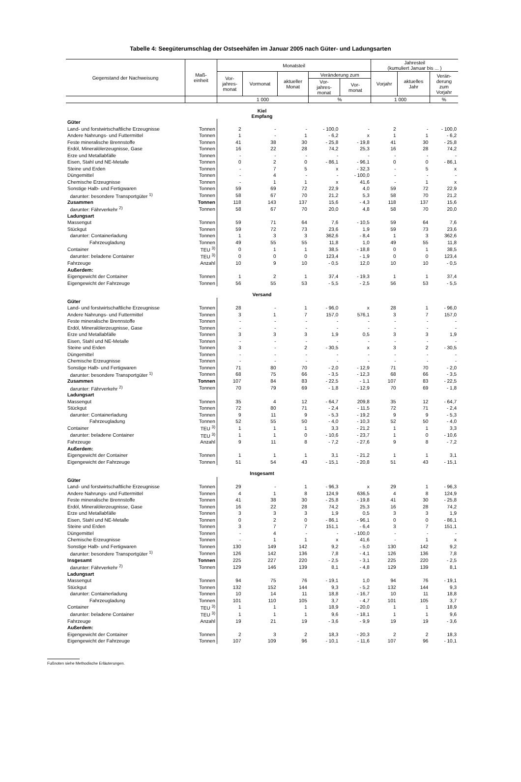Tabelle 4: Seegüterumschlag der Ostseehäfen im Januar 2005 nach Güter- und Ladungsarten
| Gegenstand der Nachweisung | Maß- einheit | Monatsteil | | | | | Jahresteil (kumuliert Januar bis ... ) | | |
| --- | --- | --- | --- | --- | --- | --- | --- | --- | --- |
| | | Vor- jahres- monat | Vormonat | aktueller Monat | Veränderung zum | | Vorjahr | aktuelles Jahr | Verän- derung zum Vorjahr |
| | | | | | Vor- jahres- monat | Vor- monat | | | |
| | | 1 000 | | | % | | 1 000 | | % |
| Kiel Empfang | | | | | | | | | |
| Güter | | | | | | | | | |
| Land- und forstwirtschaftliche Erzeugnisse | Tonnen | 2 | - | - | - 100,0 | - | 2 | - | - 100,0 |
| Andere Nahrungs- und Futtermittel | Tonnen | 1 | - | 1 | - 6,2 | x | 1 | 1 | - 6,2 |
| Feste mineralische Brennstoffe | Tonnen | 41 | 38 | 30 | - 25,8 | - 19,8 | 41 | 30 | - 25,8 |
| Erdöl, Mineralölerzeugnisse, Gase | Tonnen | 16 | 22 | 28 | 74,2 | 25,3 | 16 | 28 | 74,2 |
| Erze und Metallabfälle | Tonnen | - | - | - | - | - | - | - | - |
| Eisen, Stahl und NE-Metalle | Tonnen | 0 | 2 | 0 | - 86,1 | - 96,1 | 0 | 0 | - 86,1 |
| Steine und Erden | Tonnen | - | 7 | 5 | x | - 32,3 | - | 5 | x |
| Düngemittel | Tonnen | - | 4 | - | - | - 100,0 | - | - | - |
| Chemische Erzeugnisse | Tonnen | - | 1 | 1 | x | 41,6 | - | 1 | x |
| Sonstige Halb- und Fertigwaren | Tonnen | 59 | 69 | 72 | 22,9 | 4,0 | 59 | 72 | 22,9 |
| darunter: besondere Transportgüter <sup>1)</sup> | Tonnen | 58 | 67 | 70 | 21,2 | 5,3 | 58 | 70 | 21,2 |
| Zusammen | Tonnen | 118 | 143 | 137 | 15,6 | - 4,3 | 118 | 137 | 15,6 |
| darunter: Fährverkehr <sup>2)</sup> | Tonnen | 58 | 67 | 70 | 20,0 | 4,8 | 58 | 70 | 20,0 |
| Ladungsart | | | | | | | | | |
| Massengut | Tonnen | 59 | 71 | 64 | 7,6 | - 10,5 | 59 | 64 | 7,6 |
| Stückgut | Tonnen | 59 | 72 | 73 | 23,6 | 1,9 | 59 | 73 | 23,6 |
| darunter: Containerladung | Tonnen | 1 | 3 | 3 | 362,6 | - 8,4 | 1 | 3 | 362,6 |
| Fahrzeugladung | Tonnen | 49 | 55 | 55 | 11,8 | 1,0 | 49 | 55 | 11,8 |
| Container | TEU <sup>3)</sup> | 0 | 1 | 1 | 38,5 | - 18,8 | 0 | 1 | 38,5 |
| darunter: beladene Container | TEU <sup>3)</sup> | 0 | 0 | 0 | 123,4 | - 1,9 | 0 | 0 | 123,4 |
| Fahrzeuge | Anzahl | 10 | 9 | 10 | - 0,5 | 12,0 | 10 | 10 | - 0,5 |
| Außerdem: | | | | | | | | | |
| Eigengewicht der Container | Tonnen | 1 | 2 | 1 | 37,4 | - 19,3 | 1 | 1 | 37,4 |
| Eigengewicht der Fahrzeuge | Tonnen | 56 | 55 | 53 | - 5,5 | - 2,5 | 56 | 53 | - 5,5 |
| Versand | | | | | | | | | |
| Güter | | | | | | | | | |
| Land- und forstwirtschaftliche Erzeugnisse | Tonnen | 28 | - | 1 | - 96,0 | x | 28 | 1 | - 96,0 |
| Andere Nahrungs- und Futtermittel | Tonnen | 3 | 1 | 7 | 157,0 | 576,1 | 3 | 7 | 157,0 |
| Feste mineralische Brennstoffe | Tonnen | - | - | - | - | - | - | - | - |
| Erdöl, Mineralölerzeugnisse, Gase | Tonnen | - | - | - | - | - | - | - | - |
| Erze und Metallabfälle | Tonnen | 3 | 3 | 3 | 1,9 | 0,5 | 3 | 3 | 1,9 |
| Eisen, Stahl und NE-Metalle | Tonnen | - | - | - | - | - | - | - | - |
| Steine und Erden | Tonnen | 3 | - | 2 | - 30,5 | x | 3 | 2 | - 30,5 |
| Düngemittel | Tonnen | - | - | - | - | - | - | - | - |
| Chemische Erzeugnisse | Tonnen | - | - | - | - | - | - | - | - |
| Sonstige Halb- und Fertigwaren | Tonnen | 71 | 80 | 70 | - 2,0 | - 12,9 | 71 | 70 | - 2,0 |
| darunter: besondere Transportgüter <sup>1)</sup> | Tonnen | 68 | 75 | 66 | - 3,5 | - 12,3 | 68 | 66 | - 3,5 |
| Zusammen | Tonnen | 107 | 84 | 83 | - 22,5 | - 1,1 | 107 | 83 | - 22,5 |
| darunter: Fährverkehr <sup>2)</sup> | Tonnen | 70 | 79 | 69 | - 1,8 | - 12,9 | 70 | 69 | - 1,8 |
| Ladungsart | | | | | | | | | |
| Massengut | Tonnen | 35 | 4 | 12 | - 64,7 | 209,8 | 35 | 12 | - 64,7 |
| Stückgut | Tonnen | 72 | 80 | 71 | - 2,4 | - 11,5 | 72 | 71 | - 2,4 |
| darunter: Containerladung | Tonnen | 9 | 11 | 9 | - 5,3 | - 19,2 | 9 | 9 | - 5,3 |
| Fahrzeugladung | Tonnen | 52 | 55 | 50 | - 4,0 | - 10,3 | 52 | 50 | - 4,0 |
| Container | TEU <sup>3)</sup> | 1 | 1 | 1 | 3,3 | - 21,2 | 1 | 1 | 3,3 |
| darunter: beladene Container | TEU <sup>3)</sup> | 1 | 1 | 0 | - 10,6 | - 23,7 | 1 | 0 | - 10,6 |
| Fahrzeuge | Anzahl | 9 | 11 | 8 | - 7,2 | - 27,6 | 9 | 8 | - 7,2 |
| Außerdem: | | | | | | | | | |
| Eigengewicht der Container | Tonnen | 1 | 1 | 1 | 3,1 | - 21,2 | 1 | 1 | 3,1 |
| Eigengewicht der Fahrzeuge | Tonnen | 51 | 54 | 43 | - 15,1 | - 20,8 | 51 | 43 | - 15,1 |
| Insgesamt | | | | | | | | | |
| Güter | | | | | | | | | |
| Land- und forstwirtschaftliche Erzeugnisse | Tonnen | 29 | - | 1 | - 96,3 | x | 29 | 1 | - 96,3 |
| Andere Nahrungs- und Futtermittel | Tonnen | 4 | 1 | 8 | 124,9 | 636,5 | 4 | 8 | 124,9 |
| Feste mineralische Brennstoffe | Tonnen | 41 | 38 | 30 | - 25,8 | - 19,8 | 41 | 30 | - 25,8 |
| Erdöl, Mineralölerzeugnisse, Gase | Tonnen | 16 | 22 | 28 | 74,2 | 25,3 | 16 | 28 | 74,2 |
| Erze und Metallabfälle | Tonnen | 3 | 3 | 3 | 1,9 | 0,5 | 3 | 3 | 1,9 |
| Eisen, Stahl und NE-Metalle | Tonnen | 0 | 2 | 0 | - 86,1 | - 96,1 | 0 | 0 | - 86,1 |
| Steine und Erden | Tonnen | 3 | 7 | 7 | 151,1 | - 6,4 | 3 | 7 | 151,1 |
| Düngemittel | Tonnen | - | 4 | - | - | - 100,0 | - | - | - |
| Chemische Erzeugnisse | Tonnen | - | 1 | 1 | x | 41,6 | - | 1 | x |
| Sonstige Halb- und Fertigwaren | Tonnen | 130 | 149 | 142 | 9,2 | - 5,0 | 130 | 142 | 9,2 |
| darunter: besondere Transportgüter <sup>1)</sup> | Tonnen | 126 | 142 | 136 | 7,8 | - 4,1 | 126 | 136 | 7,8 |
| Insgesamt | Tonnen | 225 | 227 | 220 | - 2,5 | - 3,1 | 225 | 220 | - 2,5 |
| darunter: Fährverkehr <sup>2)</sup> | Tonnen | 129 | 146 | 139 | 8,1 | - 4,8 | 129 | 139 | 8,1 |
| Ladungsart | | | | | | | | | |
| Massengut | Tonnen | 94 | 75 | 76 | - 19,1 | 1,0 | 94 | 76 | - 19,1 |
| Stückgut | Tonnen | 132 | 152 | 144 | 9,3 | - 5,2 | 132 | 144 | 9,3 |
| darunter: Containerladung | Tonnen | 10 | 14 | 11 | 18,8 | - 16,7 | 10 | 11 | 18,8 |
| Fahrzeugladung | Tonnen | 101 | 110 | 105 | 3,7 | - 4,7 | 101 | 105 | 3,7 |
| Container | TEU <sup>3)</sup> | 1 | 1 | 1 | 18,9 | - 20,0 | 1 | 1 | 18,9 |
| darunter: beladene Container | TEU <sup>3)</sup> | 1 | 1 | 1 | 9,6 | - 18,1 | 1 | 1 | 9,6 |
| Fahrzeuge | Anzahl | 19 | 21 | 19 | - 3,6 | - 9,9 | 19 | 19 | - 3,6 |
| Außerdem: | | | | | | | | | |
| Eigengewicht der Container | Tonnen | 2 | 3 | 2 | 18,3 | - 20,3 | 2 | 2 | 18,3 |
| Eigengewicht der Fahrzeuge | Tonnen | 107 | 109 | 96 | - 10,1 | - 11,6 | 107 | 96 | - 10,1 |
Fußnoten siehe Methodische Erläuterungen.